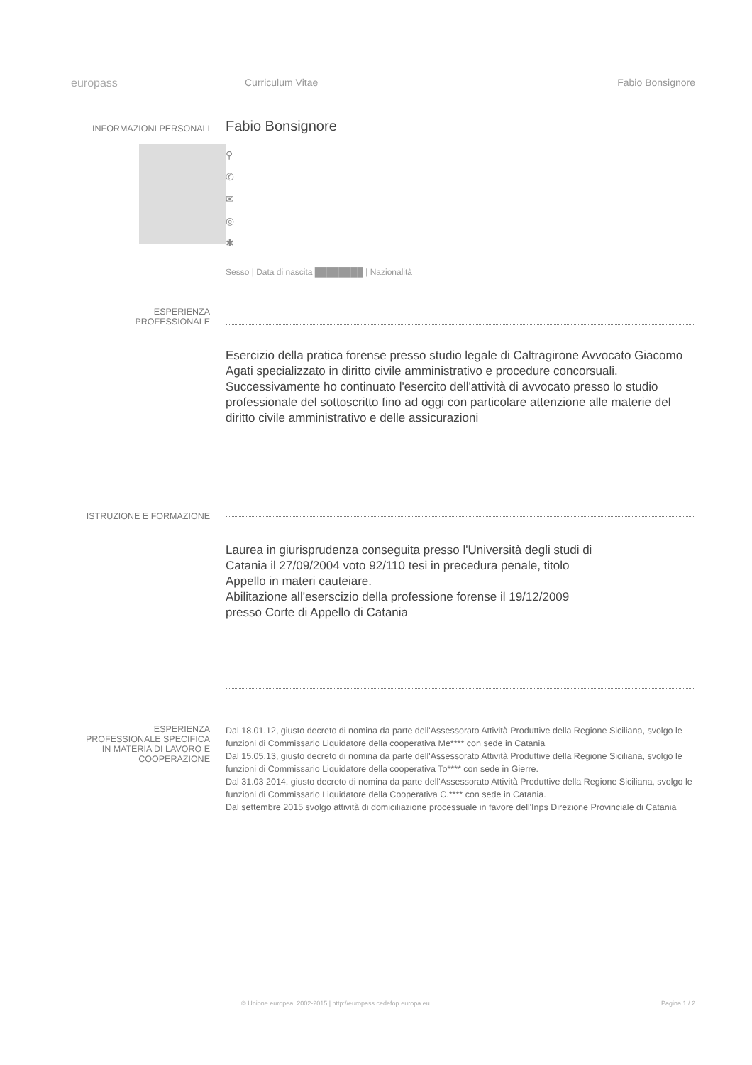europass Curriculum Vitae Fabio Bonsignore
INFORMAZIONI PERSONALI
Fabio Bonsignore
⚲
✆
✉
◎
✱
Sesso | Data di nascita ████████ | Nazionalità
ESPERIENZA
PROFESSIONALE
Esercizio della pratica forense presso studio legale di Caltragirone Avvocato Giacomo Agati specializzato in diritto civile amministrativo e procedure concorsuali.
Successivamente ho continuato l'esercito dell'attività di avvocato presso lo studio professionale del sottoscritto fino ad oggi con particolare attenzione alle materie del diritto civile amministrativo e delle assicurazioni
ISTRUZIONE E FORMAZIONE
Laurea in giurisprudenza conseguita presso l'Università degli studi di Catania il 27/09/2004 voto 92/110 tesi in precedura penale, titolo Appello in materi cauteiare.
Abilitazione all'eserscizio della professione forense il 19/12/2009 presso Corte di Appello di Catania
ESPERIENZA
PROFESSIONALE SPECIFICA
IN MATERIA DI LAVORO E
COOPERAZIONE
Dal 18.01.12, giusto decreto di nomina da parte dell'Assessorato Attività Produttive della Regione Siciliana, svolgo le funzioni di Commissario Liquidatore della cooperativa Me**** con sede in Catania
Dal 15.05.13, giusto decreto di nomina da parte dell'Assessorato Attività Produttive della Regione Siciliana, svolgo le funzioni di Commissario Liquidatore della cooperativa To**** con sede in Gierre.
Dal 31.03 2014, giusto decreto di nomina da parte dell'Assessorato Attività Produttive della Regione Siciliana, svolgo le funzioni di Commissario Liquidatore della Cooperativa C.**** con sede in Catania.
Dal settembre 2015 svolgo attività di domiciliazione processuale in favore dell'Inps Direzione Provinciale di Catania
© Unione europea, 2002-2015 | http://europass.cedefop.europa.eu Pagina 1 / 2